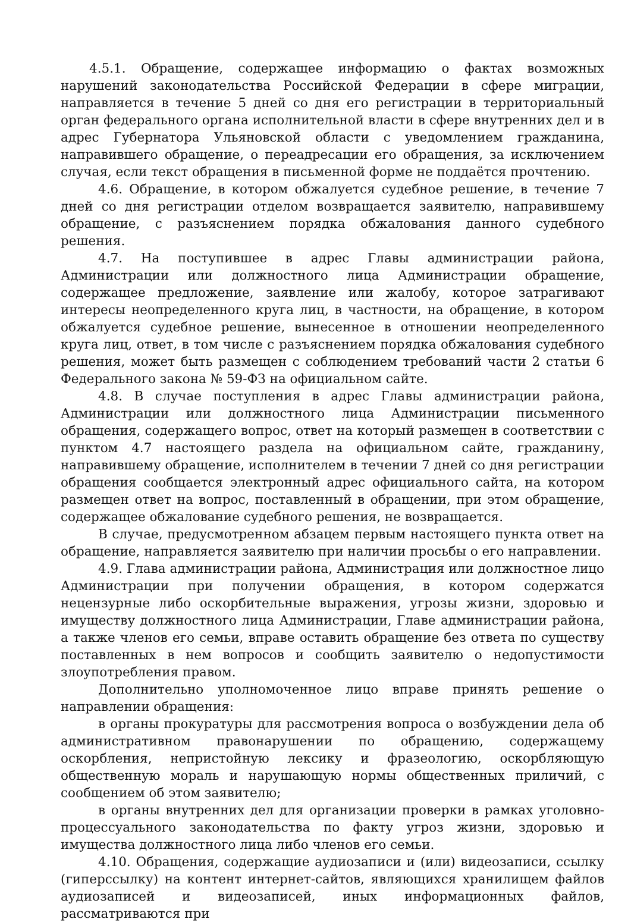4.5.1. Обращение, содержащее информацию о фактах возможных нарушений законодательства Российской Федерации в сфере миграции, направляется в течение 5 дней со дня его регистрации в территориальный орган федерального органа исполнительной власти в сфере внутренних дел и в адрес Губернатора Ульяновской области с уведомлением гражданина, направившего обращение, о переадресации его обращения, за исключением случая, если текст обращения в письменной форме не поддаётся прочтению.
4.6. Обращение, в котором обжалуется судебное решение, в течение 7 дней со дня регистрации отделом возвращается заявителю, направившему обращение, с разъяснением порядка обжалования данного судебного решения.
4.7. На поступившее в адрес Главы администрации района, Администрации или должностного лица Администрации обращение, содержащее предложение, заявление или жалобу, которое затрагивают интересы неопределенного круга лиц, в частности, на обращение, в котором обжалуется судебное решение, вынесенное в отношении неопределенного круга лиц, ответ, в том числе с разъяснением порядка обжалования судебного решения, может быть размещен с соблюдением требований части 2 статьи 6 Федерального закона № 59-ФЗ на официальном сайте.
4.8. В случае поступления в адрес Главы администрации района, Администрации или должностного лица Администрации письменного обращения, содержащего вопрос, ответ на который размещен в соответствии с пунктом 4.7 настоящего раздела на официальном сайте, гражданину, направившему обращение, исполнителем в течении 7 дней со дня регистрации обращения сообщается электронный адрес официального сайта, на котором размещен ответ на вопрос, поставленный в обращении, при этом обращение, содержащее обжалование судебного решения, не возвращается.
В случае, предусмотренном абзацем первым настоящего пункта ответ на обращение, направляется заявителю при наличии просьбы о его направлении.
4.9. Глава администрации района, Администрация или должностное лицо Администрации при получении обращения, в котором содержатся нецензурные либо оскорбительные выражения, угрозы жизни, здоровью и имуществу должностного лица Администрации, Главе администрации района, а также членов его семьи, вправе оставить обращение без ответа по существу поставленных в нем вопросов и сообщить заявителю о недопустимости злоупотребления правом.
Дополнительно уполномоченное лицо вправе принять решение о направлении обращения:
в органы прокуратуры для рассмотрения вопроса о возбуждении дела об административном правонарушении по обращению, содержащему оскорбления, непристойную лексику и фразеологию, оскорбляющую общественную мораль и нарушающую нормы общественных приличий, с сообщением об этом заявителю;
в органы внутренних дел для организации проверки в рамках уголовно-процессуального законодательства по факту угроз жизни, здоровью и имущества должностного лица либо членов его семьи.
4.10. Обращения, содержащие аудиозаписи и (или) видеозаписи, ссылку (гиперссылку) на контент интернет-сайтов, являющихся хранилищем файлов аудиозаписей и видеозаписей, иных информационных файлов, рассматриваются при